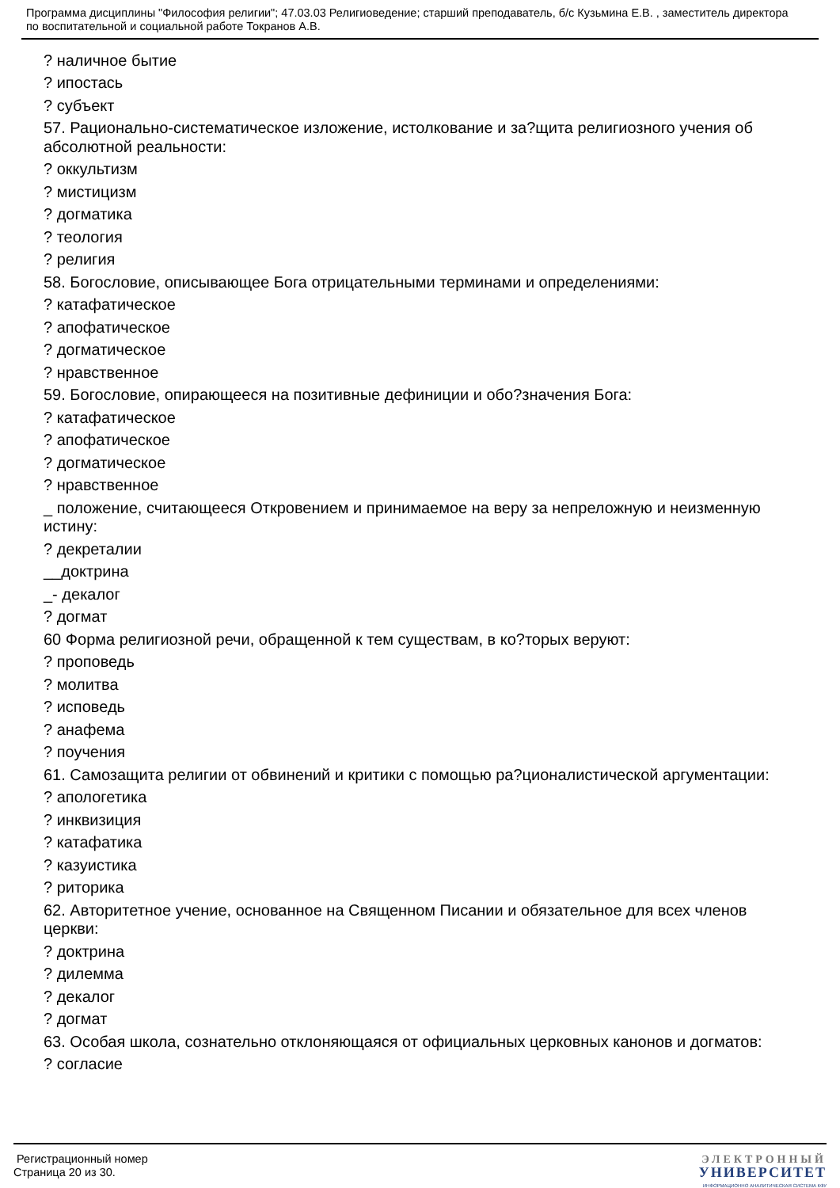Программа дисциплины "Философия религии"; 47.03.03 Религиоведение; старший преподаватель, б/с Кузьмина Е.В. , заместитель директора по воспитательной и социальной работе Токранов А.В.
? наличное бытие
? ипостась
? субъект
57. Рационально-систематическое изложение, истолкование и за?щита религиозного учения об абсолютной реальности:
? оккультизм
? мистицизм
? догматика
? теология
? религия
58. Богословие, описывающее Бога отрицательными терминами и определениями:
? катафатическое
? апофатическое
? догматическое
? нравственное
59. Богословие, опирающееся на позитивные дефиниции и обо?значения Бога:
? катафатическое
? апофатическое
? догматическое
? нравственное
_ положение, считающееся Откровением и принимаемое на веру за непреложную и неизменную истину:
? декреталии
__доктрина
_- декалог
? догмат
60 Форма религиозной речи, обращенной к тем существам, в ко?торых веруют:
? проповедь
? молитва
? исповедь
? анафема
? поучения
61. Самозащита религии от обвинений и критики с помощью ра?ционалистической аргументации:
? апологетика
? инквизиция
? катафатика
? казуистика
? риторика
62. Авторитетное учение, основанное на Священном Писании и обязательное для всех членов церкви:
? доктрина
? дилемма
? декалог
? догмат
63. Особая школа, сознательно отклоняющаяся от официальных церковных канонов и догматов:
? согласие
Регистрационный номер
Страница 20 из 30.
ЭЛЕКТРОННЫЙ
УНИВЕРСИТЕТ
ИНФОРМАЦИОННО АНАЛИТИЧЕСКАЯ СИСТЕМА КФУ